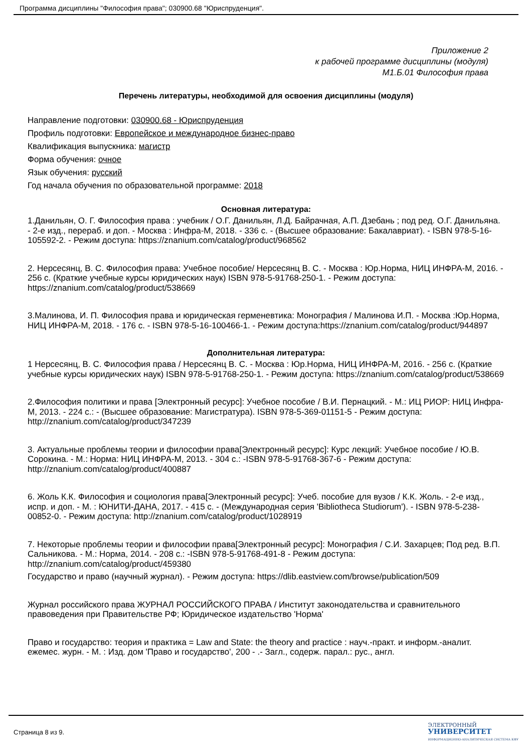Программа дисциплины "Философия права"; 030900.68 "Юриспруденция".
Приложение 2
к рабочей программе дисциплины (модуля)
М1.Б.01 Философия права
Перечень литературы, необходимой для освоения дисциплины (модуля)
Направление подготовки: 030900.68 - Юриспруденция
Профиль подготовки: Европейское и международное бизнес-право
Квалификация выпускника: магистр
Форма обучения: очное
Язык обучения: русский
Год начала обучения по образовательной программе: 2018
Основная литература:
1.Данильян, О. Г. Философия права : учебник / О.Г. Данильян, Л.Д. Байрачная, А.П. Дзебань ; под ред. О.Г. Данильяна. - 2-е изд., перераб. и доп. - Москва : Инфра-М, 2018. - 336 с. - (Высшее образование: Бакалавриат). - ISBN 978-5-16-105592-2. - Режим доступа: https://znanium.com/catalog/product/968562
2. Нерсесянц, В. С. Философия права: Учебное пособие/ Нерсесянц В. С. - Москва : Юр.Норма, НИЦ ИНФРА-М, 2016. - 256 с. (Краткие учебные курсы юридических наук) ISBN 978-5-91768-250-1. - Режим доступа: https://znanium.com/catalog/product/538669
3.Малинова, И. П. Философия права и юридическая герменевтика: Монография / Малинова И.П. - Москва :Юр.Норма, НИЦ ИНФРА-М, 2018. - 176 с. - ISBN 978-5-16-100466-1. - Режим доступа:https://znanium.com/catalog/product/944897
Дополнительная литература:
1 Нерсесянц, В. С. Философия права / Нерсесянц В. С. - Москва : Юр.Норма, НИЦ ИНФРА-М, 2016. - 256 с. (Краткие учебные курсы юридических наук) ISBN 978-5-91768-250-1. - Режим доступа: https://znanium.com/catalog/product/538669
2.Философия политики и права [Электронный ресурс]: Учебное пособие / В.И. Пернацкий. - М.: ИЦ РИОР: НИЦ Инфра-М, 2013. - 224 с.: - (Высшее образование: Магистратура). ISBN 978-5-369-01151-5 - Режим доступа: http://znanium.com/catalog/product/347239
3. Актуальные проблемы теории и философии права[Электронный ресурс]: Курс лекций: Учебное пособие / Ю.В. Сорокина. - М.: Норма: НИЦ ИНФРА-М, 2013. - 304 с.: -ISBN 978-5-91768-367-6 - Режим доступа: http://znanium.com/catalog/product/400887
6. Жоль К.К. Философия и социология права[Электронный ресурс]: Учеб. пособие для вузов / К.К. Жоль. - 2-е изд., испр. и доп. - М. : ЮНИТИ-ДАНА, 2017. - 415 с. - (Международная серия 'Bibliotheca Studiorum'). - ISBN 978-5-238-00852-0. - Режим доступа: http://znanium.com/catalog/product/1028919
7. Некоторые проблемы теории и философии права[Электронный ресурс]: Монография / С.И. Захарцев; Под ред. В.П. Сальникова. - М.: Норма, 2014. - 208 с.: -ISBN 978-5-91768-491-8 - Режим доступа: http://znanium.com/catalog/product/459380
Государство и право (научный журнал). - Режим доступа: https://dlib.eastview.com/browse/publication/509
Журнал российского права ЖУРНАЛ РОССИЙСКОГО ПРАВА / Институт законодательства и сравнительного правоведения при Правительстве РФ; Юридическое издательство 'Норма'
Право и государство: теория и практика = Law and State: the theory and practice : науч.-практ. и информ.-аналит. ежемес. журн. - М. : Изд. дом 'Право и государство', 200 - .- Загл., содерж. парал.: рус., англ.
Страница 8 из 9.
ЭЛЕКТРОННЫЙ
УНИВЕРСИТЕТ
ИНФОРМАЦИОННО-АНАЛИТИЧЕСКАЯ СИСТЕМА КФУ